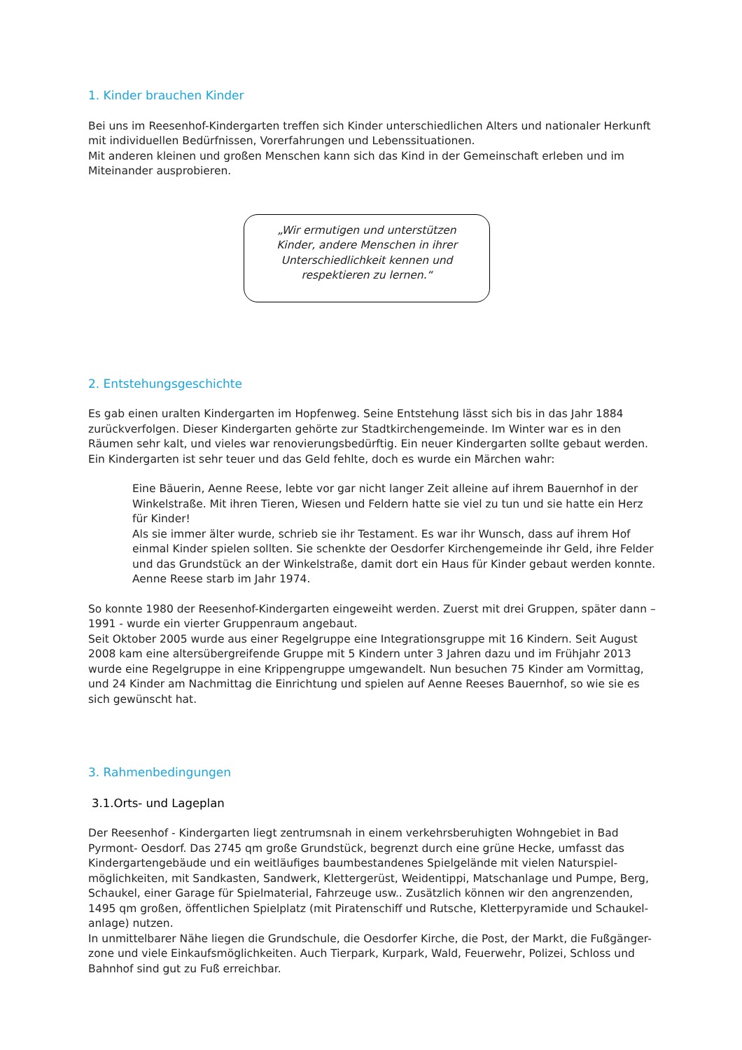1. Kinder brauchen Kinder
Bei uns im Reesenhof-Kindergarten treffen sich Kinder unterschiedlichen Alters und nationaler Herkunft mit individuellen Bedürfnissen, Vorerfahrungen und Lebenssituationen.
Mit anderen kleinen und großen Menschen kann sich das Kind in der Gemeinschaft erleben und im Miteinander ausprobieren.
„Wir ermutigen und unterstützen Kinder, andere Menschen in ihrer Unterschiedlichkeit kennen und respektieren zu lernen.“
2. Entstehungsgeschichte
Es gab einen uralten Kindergarten im Hopfenweg. Seine Entstehung lässt sich bis in das Jahr 1884 zurückverfolgen. Dieser Kindergarten gehörte zur Stadtkirchengemeinde. Im Winter war es in den Räumen sehr kalt, und vieles war renovierungsbedürftig. Ein neuer Kindergarten sollte gebaut werden. Ein Kindergarten ist sehr teuer und das Geld fehlte, doch es wurde ein Märchen wahr:
Eine Bäuerin, Aenne Reese, lebte vor gar nicht langer Zeit alleine auf ihrem Bauernhof in der Winkelstraße. Mit ihren Tieren, Wiesen und Feldern hatte sie viel zu tun und sie hatte ein Herz für Kinder!
Als sie immer älter wurde, schrieb sie ihr Testament. Es war ihr Wunsch, dass auf ihrem Hof einmal Kinder spielen sollten. Sie schenkte der Oesdorfer Kirchengemeinde ihr Geld, ihre Felder und das Grundstück an der Winkelstraße, damit dort ein Haus für Kinder gebaut werden konnte. Aenne Reese starb im Jahr 1974.
So konnte 1980 der Reesenhof-Kindergarten eingeweiht werden. Zuerst mit drei Gruppen, später dann – 1991 - wurde ein vierter Gruppenraum angebaut.
Seit Oktober 2005 wurde aus einer Regelgruppe eine Integrationsgruppe mit 16 Kindern. Seit August 2008 kam eine altersübergreifende Gruppe mit 5 Kindern unter 3 Jahren dazu und im Frühjahr 2013 wurde eine Regelgruppe in eine Krippengruppe umgewandelt. Nun besuchen 75 Kinder am Vormittag, und 24 Kinder am Nachmittag die Einrichtung und spielen auf Aenne Reeses Bauernhof, so wie sie es sich gewünscht hat.
3. Rahmenbedingungen
3.1.Orts- und Lageplan
Der Reesenhof - Kindergarten liegt zentrumsnah in einem verkehrsberuhigten Wohngebiet in Bad Pyrmont- Oesdorf. Das 2745 qm große Grundstück, begrenzt durch eine grüne Hecke, umfasst das Kindergartengebäude und ein weitläufiges baumbestandenes Spielgelände mit vielen Naturspiel-möglichkeiten, mit Sandkasten, Sandwerk, Klettergerüst, Weidentippi, Matschanlage und Pumpe, Berg, Schaukel, einer Garage für Spielmaterial, Fahrzeuge usw.. Zusätzlich können wir den angrenzenden, 1495 qm großen, öffentlichen Spielplatz (mit Piratenschiff und Rutsche, Kletterpyramide und Schaukel-anlage) nutzen.
In unmittelbarer Nähe liegen die Grundschule, die Oesdorfer Kirche, die Post, der Markt, die Fußgänger-zone und viele Einkaufsmöglichkeiten. Auch Tierpark, Kurpark, Wald, Feuerwehr, Polizei, Schloss und Bahnhof sind gut zu Fuß erreichbar.